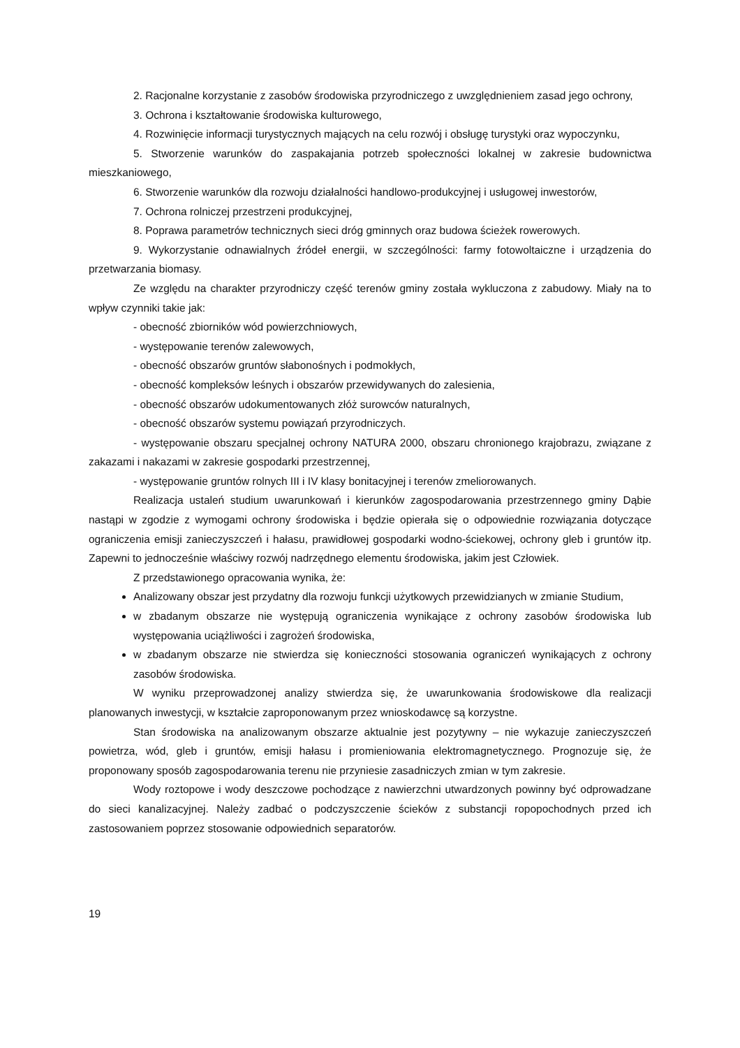2. Racjonalne korzystanie z zasobów środowiska przyrodniczego z uwzględnieniem zasad jego ochrony,
3. Ochrona i kształtowanie środowiska kulturowego,
4. Rozwinięcie informacji turystycznych mających na celu rozwój i obsługę turystyki oraz wypoczynku,
5. Stworzenie warunków do zaspakajania potrzeb społeczności lokalnej w zakresie budownictwa mieszkaniowego,
6. Stworzenie warunków dla rozwoju działalności handlowo-produkcyjnej i usługowej inwestorów,
7. Ochrona rolniczej przestrzeni produkcyjnej,
8. Poprawa parametrów technicznych sieci dróg gminnych oraz budowa ścieżek rowerowych.
9. Wykorzystanie odnawialnych źródeł energii, w szczególności: farmy fotowoltaiczne i urządzenia do przetwarzania biomasy.
Ze względu na charakter przyrodniczy część terenów gminy została wykluczona z zabudowy. Miały na to wpływ czynniki takie jak:
- obecność zbiorników wód powierzchniowych,
- występowanie terenów zalewowych,
- obecność obszarów gruntów słabonośnych i podmokłych,
- obecność kompleksów leśnych i obszarów przewidywanych do zalesienia,
- obecność obszarów udokumentowanych złóż surowców naturalnych,
- obecność obszarów systemu powiązań przyrodniczych.
- występowanie obszaru specjalnej ochrony NATURA 2000, obszaru chronionego krajobrazu, związane z zakazami i nakazami w zakresie gospodarki przestrzennej,
- występowanie gruntów rolnych III i IV klasy bonitacyjnej i terenów zmeliorowanych.
Realizacja ustaleń studium uwarunkowań i kierunków zagospodarowania przestrzennego gminy Dąbie nastąpi w zgodzie z wymogami ochrony środowiska i będzie opierała się o odpowiednie rozwiązania dotyczące ograniczenia emisji zanieczyszczeń i hałasu, prawidłowej gospodarki wodno-ściekowej, ochrony gleb i gruntów itp. Zapewni to jednocześnie właściwy rozwój nadrzędnego elementu środowiska, jakim jest Człowiek.
Z przedstawionego opracowania wynika, że:
Analizowany obszar jest przydatny dla rozwoju funkcji użytkowych przewidzianych w zmianie Studium,
w zbadanym obszarze nie występują ograniczenia wynikające z ochrony zasobów środowiska lub występowania uciążliwości i zagrożeń środowiska,
w zbadanym obszarze nie stwierdza się konieczności stosowania ograniczeń wynikających z ochrony zasobów środowiska.
W wyniku przeprowadzonej analizy stwierdza się, że uwarunkowania środowiskowe dla realizacji planowanych inwestycji, w kształcie zaproponowanym przez wnioskodawcę są korzystne.
Stan środowiska na analizowanym obszarze aktualnie jest pozytywny – nie wykazuje zanieczyszczeń powietrza, wód, gleb i gruntów, emisji hałasu i promieniowania elektromagnetycznego. Prognozuje się, że proponowany sposób zagospodarowania terenu nie przyniesie zasadniczych zmian w tym zakresie.
Wody roztopowe i wody deszczowe pochodzące z nawierzchni utwardzonych powinny być odprowadzane do sieci kanalizacyjnej. Należy zadbać o podczyszczenie ścieków z substancji ropopochodnych przed ich zastosowaniem poprzez stosowanie odpowiednich separatorów.
19